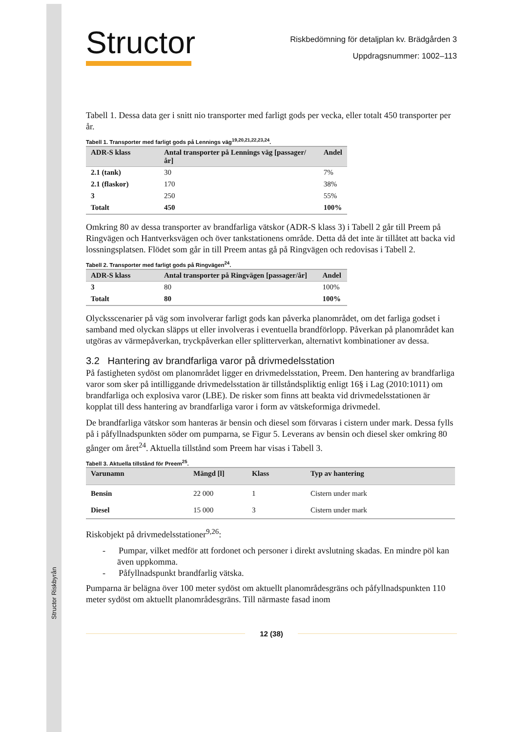Structor Riskbyrån
Structor
Riskbedömning för detaljplan kv. Brädgården 3
Uppdragsnummer: 1002–113
Tabell 1. Dessa data ger i snitt nio transporter med farligt gods per vecka, eller totalt 450 transporter per år.
Tabell 1. Transporter med farligt gods på Lennings väg<sup>19,20,21,22,23,24</sup>.
| ADR-S klass | Antal transporter på Lennings väg [passager/år] | Andel |
| --- | --- | --- |
| 2.1 (tank) | 30 | 7% |
| 2.1 (flaskor) | 170 | 38% |
| 3 | 250 | 55% |
| Totalt | 450 | 100% |
Omkring 80 av dessa transporter av brandfarliga vätskor (ADR-S klass 3) i Tabell 2 går till Preem på Ringvägen och Hantverksvägen och över tankstationens område. Detta då det inte är tillåtet att backa vid lossningsplatsen. Flödet som går in till Preem antas gå på Ringvägen och redovisas i Tabell 2.
Tabell 2. Transporter med farligt gods på Ringvägen<sup>24</sup>.
| ADR-S klass | Antal transporter på Ringvägen [passager/år] | Andel |
| --- | --- | --- |
| 3 | 80 | 100% |
| Totalt | 80 | 100% |
Olycksscenarier på väg som involverar farligt gods kan påverka planområdet, om det farliga godset i samband med olyckan släpps ut eller involveras i eventuella brandförlopp. Påverkan på planområdet kan utgöras av värmepåverkan, tryckpåverkan eller splitterverkan, alternativt kombinationer av dessa.
3.2 Hantering av brandfarliga varor på drivmedelsstation
På fastigheten sydöst om planområdet ligger en drivmedelsstation, Preem. Den hantering av brandfarliga varor som sker på intilliggande drivmedelsstation är tillståndspliktig enligt 16§ i Lag (2010:1011) om brandfarliga och explosiva varor (LBE). De risker som finns att beakta vid drivmedelsstationen är kopplat till dess hantering av brandfarliga varor i form av vätskeformiga drivmedel.
De brandfarliga vätskor som hanteras är bensin och diesel som förvaras i cistern under mark. Dessa fylls på i påfyllnadspunkten söder om pumparna, se Figur 5. Leverans av bensin och diesel sker omkring 80 gånger om året<sup>24</sup>. Aktuella tillstånd som Preem har visas i Tabell 3.
Tabell 3. Aktuella tillstånd för Preem<sup>25</sup>.
| Varunamn | Mängd [l] | Klass | Typ av hantering |
| --- | --- | --- | --- |
| Bensin | 22 000 | 1 | Cistern under mark |
| Diesel | 15 000 | 3 | Cistern under mark |
Riskobjekt på drivmedelsstationer<sup>9,26</sup>:
- Pumpar, vilket medför att fordonet och personer i direkt avslutning skadas. En mindre pöl kan även uppkomma.
- Påfyllnadspunkt brandfarlig vätska.
Pumparna är belägna över 100 meter sydöst om aktuellt planområdesgräns och påfyllnadspunkten 110 meter sydöst om aktuellt planområdesgräns. Till närmaste fasad inom
12 (38)